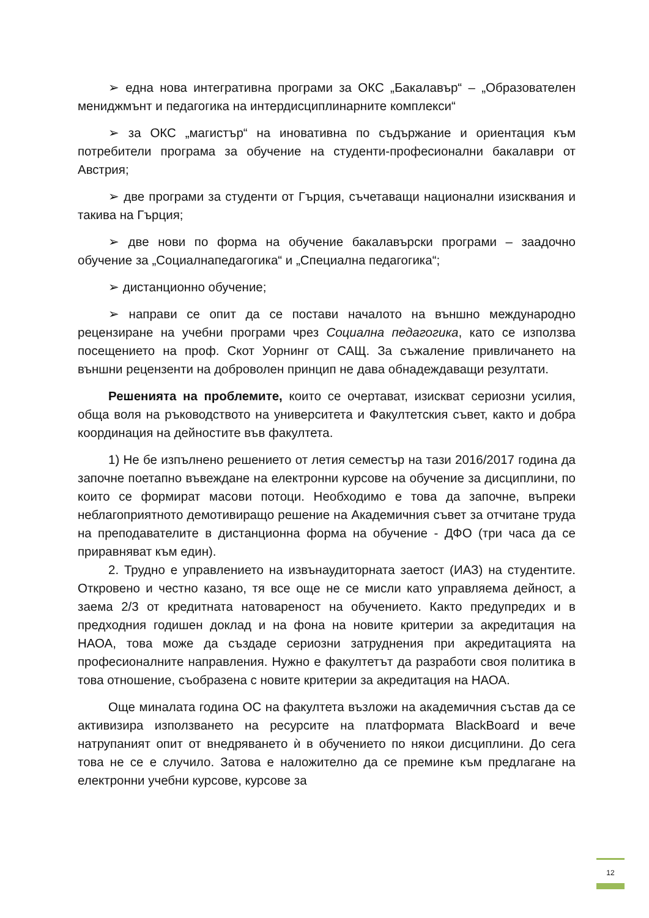➢ една нова интегративна програми за ОКС „Бакалавър“ – „Образователен мениджмънт и педагогика на интердисциплинарните комплекси“
➢ за ОКС „магистър“ на иновативна по съдържание и ориентация към потребители програма за обучение на студенти-професионални бакалаври от Австрия;
➢ две програми за студенти от Гърция, съчетаващи национални изисквания и такива на Гърция;
➢ две нови по форма на обучение бакалавърски програми – заадочно обучение за „Социалнапедагогика“ и „Специална педагогика“;
➢ дистанционно обучение;
➢ направи се опит да се постави началото на външно международно рецензиране на учебни програми чрез Социална педагогика, като се използва посещението на проф. Скот Уорнинг от САЩ. За съжаление привличането на външни рецензенти на доброволен принцип не дава обнадеждаващи резултати.
Решенията на проблемите, които се очертават, изискват сериозни усилия, обща воля на ръководството на университета и Факултетския съвет, както и добра координация на дейностите във факултета.
1) Не бе изпълнено решението от летия семестър на тази 2016/2017 година да започне поетапно въвеждане на електронни курсове на обучение за дисциплини, по които се формират масови потоци. Необходимо е това да започне, въпреки неблагоприятното демотивиращо решение на Академичния съвет за отчитане труда на преподавателите в дистанционна форма на обучение - ДФО (три часа да се приравняват към един).
2. Трудно е управлението на извънаудиторната заетост (ИАЗ) на студентите. Откровено и честно казано, тя все още не се мисли като управляема дейност, а заема 2/3 от кредитната натовареност на обучението. Както предупредих и в предходния годишен доклад и на фона на новите критерии за акредитация на НАОА, това може да създаде сериозни затруднения при акредитацията на професионалните направления. Нужно е факултетът да разработи своя политика в това отношение, съобразена с новите критерии за акредитация на НАОА.
Още миналата година ОС на факултета възложи на академичния състав да се активизира използването на ресурсите на платформата BlackBoard и вече натрупаният опит от внедряването ѝ в обучението по някои дисциплини. До сега това не се е случило. Затова е наложително да се премине към предлагане на електронни учебни курсове, курсове за
12